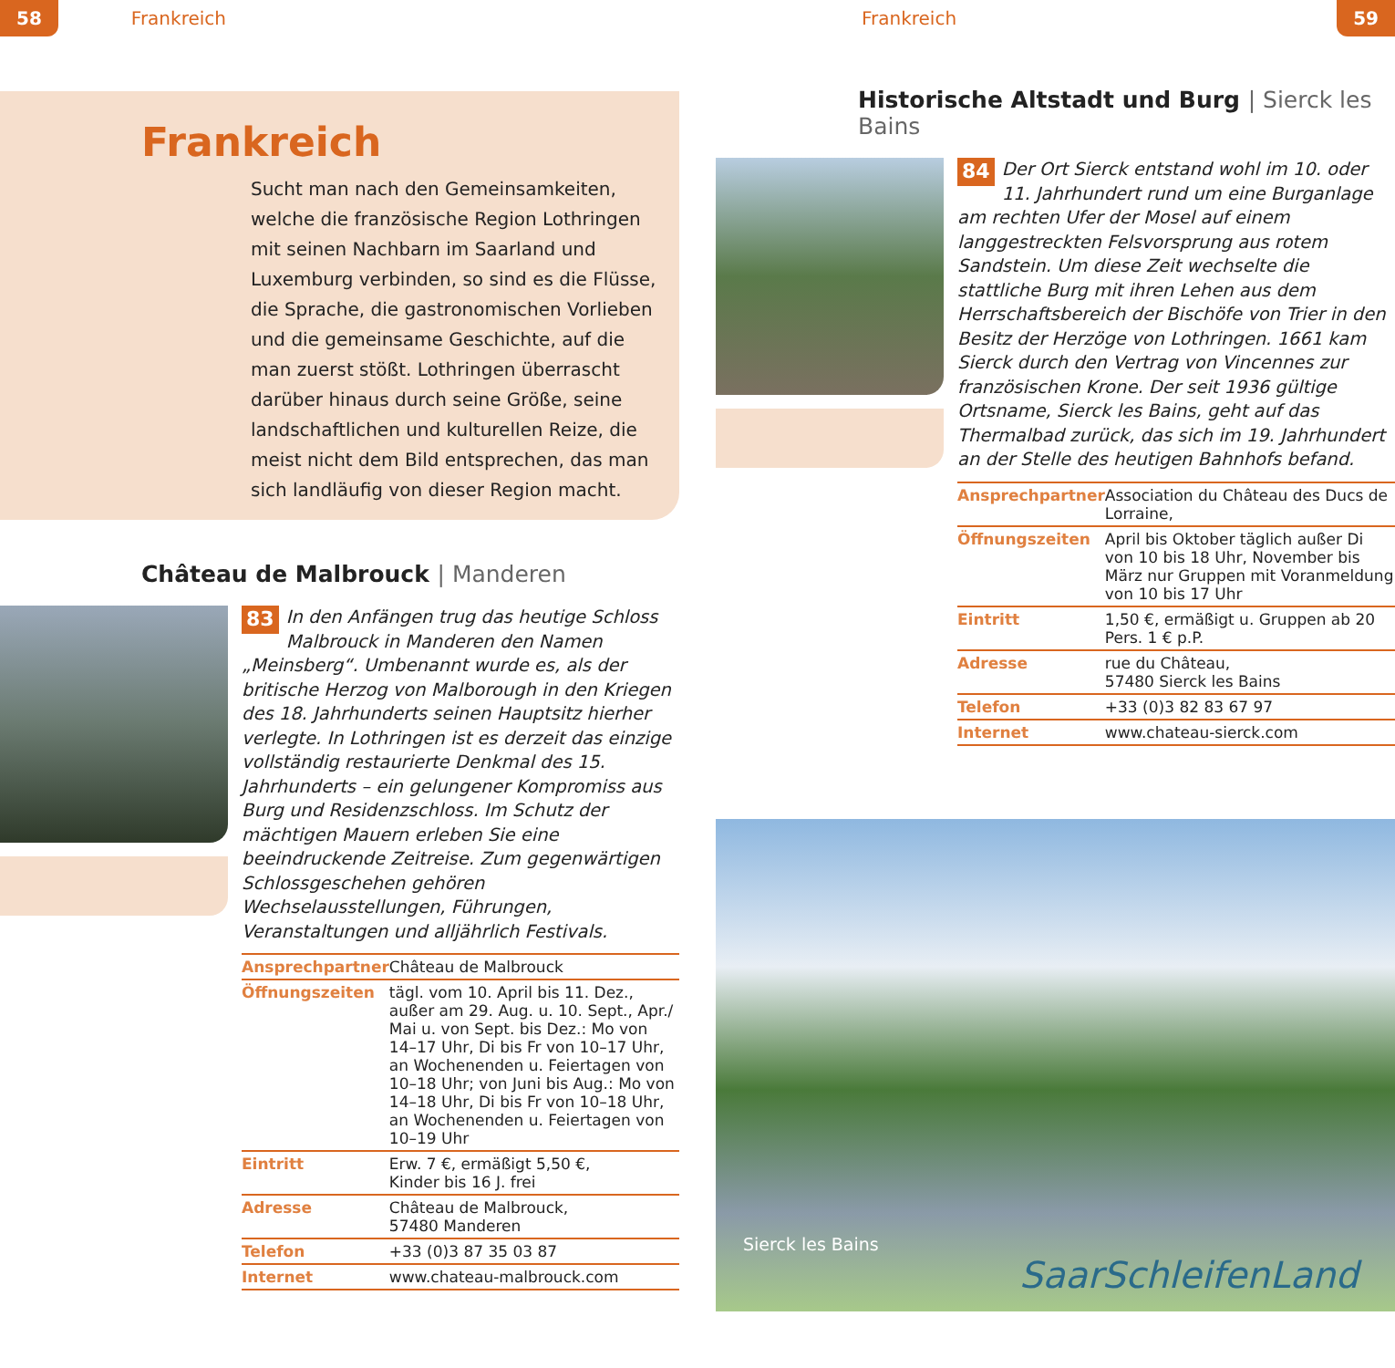58 Frankreich
Frankreich
Sucht man nach den Gemeinsamkeiten, welche die französische Region Lothringen mit seinen Nachbarn im Saarland und Luxemburg verbinden, so sind es die Flüsse, die Sprache, die gastronomischen Vorlieben und die gemeinsame Geschichte, auf die man zuerst stößt. Lothringen überrascht darüber hinaus durch seine Größe, seine landschaftlichen und kulturellen Reize, die meist nicht dem Bild entsprechen, das man sich landläufig von dieser Region macht.
Château de Malbrouck | Manderen
83 In den Anfängen trug das heutige Schloss Malbrouck in Manderen den Namen „Meinsberg“. Umbenannt wurde es, als der britische Herzog von Malborough in den Kriegen des 18. Jahrhunderts seinen Hauptsitz hierher verlegte. In Lothringen ist es derzeit das einzige vollständig restaurierte Denkmal des 15. Jahrhunderts – ein gelungener Kompromiss aus Burg und Residenzschloss. Im Schutz der mächtigen Mauern erleben Sie eine beeindruckende Zeitreise. Zum gegenwärtigen Schlossgeschehen gehören Wechselausstellungen, Führungen, Veranstaltungen und alljährlich Festivals.
| Ansprechpartner | Château de Malbrouck |
| Öffnungszeiten | tägl. vom 10. April bis 11. Dez., außer am 29. Aug. u. 10. Sept., Apr./ Mai u. von Sept. bis Dez.: Mo von 14–17 Uhr, Di bis Fr von 10–17 Uhr, an Wochenenden u. Feiertagen von 10–18 Uhr; von Juni bis Aug.: Mo von 14–18 Uhr, Di bis Fr von 10–18 Uhr, an Wochenenden u. Feiertagen von 10–19 Uhr |
| Eintritt | Erw. 7 €, ermäßigt 5,50 €, Kinder bis 16 J. frei |
| Adresse | Château de Malbrouck, 57480 Manderen |
| Telefon | +33 (0)3 87 35 03 87 |
| Internet | www.chateau-malbrouck.com |
Frankreich 59
Historische Altstadt und Burg | Sierck les Bains
84 Der Ort Sierck entstand wohl im 10. oder 11. Jahrhundert rund um eine Burganlage am rechten Ufer der Mosel auf einem langgestreckten Felsvorsprung aus rotem Sandstein. Um diese Zeit wechselte die stattliche Burg mit ihren Lehen aus dem Herrschaftsbereich der Bischöfe von Trier in den Besitz der Herzöge von Lothringen. 1661 kam Sierck durch den Vertrag von Vincennes zur französischen Krone. Der seit 1936 gültige Ortsname, Sierck les Bains, geht auf das Thermalbad zurück, das sich im 19. Jahrhundert an der Stelle des heutigen Bahnhofs befand.
| Ansprechpartner | Association du Château des Ducs de Lorraine, |
| Öffnungszeiten | April bis Oktober täglich außer Di von 10 bis 18 Uhr, November bis März nur Gruppen mit Voranmeldung von 10 bis 17 Uhr |
| Eintritt | 1,50 €, ermäßigt u. Gruppen ab 20 Pers. 1 € p.P. |
| Adresse | rue du Château, 57480 Sierck les Bains |
| Telefon | +33 (0)3 82 83 67 97 |
| Internet | www.chateau-sierck.com |
Sierck les Bains
SaarSchleifenLand